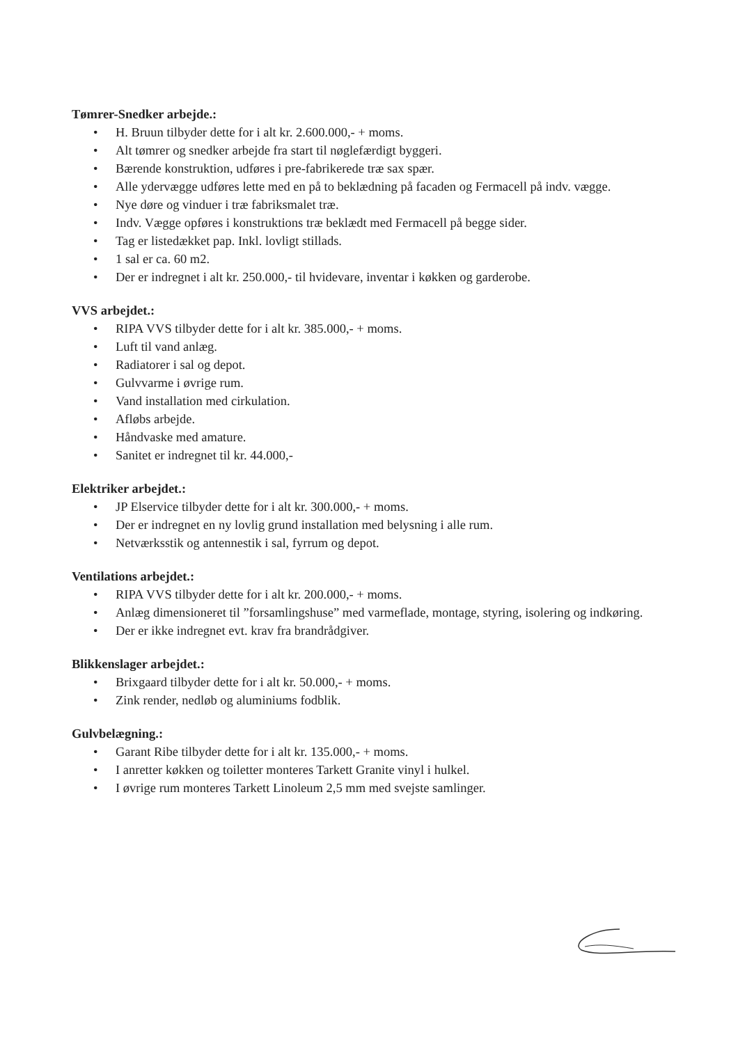Tømrer-Snedker arbejde.:
• H. Bruun tilbyder dette for i alt kr. 2.600.000,- + moms.
• Alt tømrer og snedker arbejde fra start til nøglefærdigt byggeri.
• Bærende konstruktion, udføres i pre-fabrikerede træ sax spær.
• Alle ydervægge udføres lette med en på to beklædning på facaden og Fermacell på indv. vægge.
• Nye døre og vinduer i træ fabriksmalet træ.
• Indv. Vægge opføres i konstruktions træ beklædt med Fermacell på begge sider.
• Tag er listedækket pap. Inkl. lovligt stillads.
• 1 sal er ca. 60 m2.
• Der er indregnet i alt kr. 250.000,- til hvidevare, inventar i køkken og garderobe.
VVS arbejdet.:
• RIPA VVS tilbyder dette for i alt kr. 385.000,- + moms.
• Luft til vand anlæg.
• Radiatorer i sal og depot.
• Gulvvarme i øvrige rum.
• Vand installation med cirkulation.
• Afløbs arbejde.
• Håndvaske med amature.
• Sanitet er indregnet til kr. 44.000,-
Elektriker arbejdet.:
• JP Elservice tilbyder dette for i alt kr. 300.000,- + moms.
• Der er indregnet en ny lovlig grund installation med belysning i alle rum.
• Netværksstik og antennestik i sal, fyrrum og depot.
Ventilations arbejdet.:
• RIPA VVS tilbyder dette for i alt kr. 200.000,- + moms.
• Anlæg dimensioneret til ”forsamlingshuse” med varmeflade, montage, styring, isolering og indkøring.
• Der er ikke indregnet evt. krav fra brandrådgiver.
Blikkenslager arbejdet.:
• Brixgaard tilbyder dette for i alt kr. 50.000,- + moms.
• Zink render, nedløb og aluminiums fodblik.
Gulvbelægning.:
• Garant Ribe tilbyder dette for i alt kr. 135.000,- + moms.
• I anretter køkken og toiletter monteres Tarkett Granite vinyl i hulkel.
• I øvrige rum monteres Tarkett Linoleum 2,5 mm med svejste samlinger.